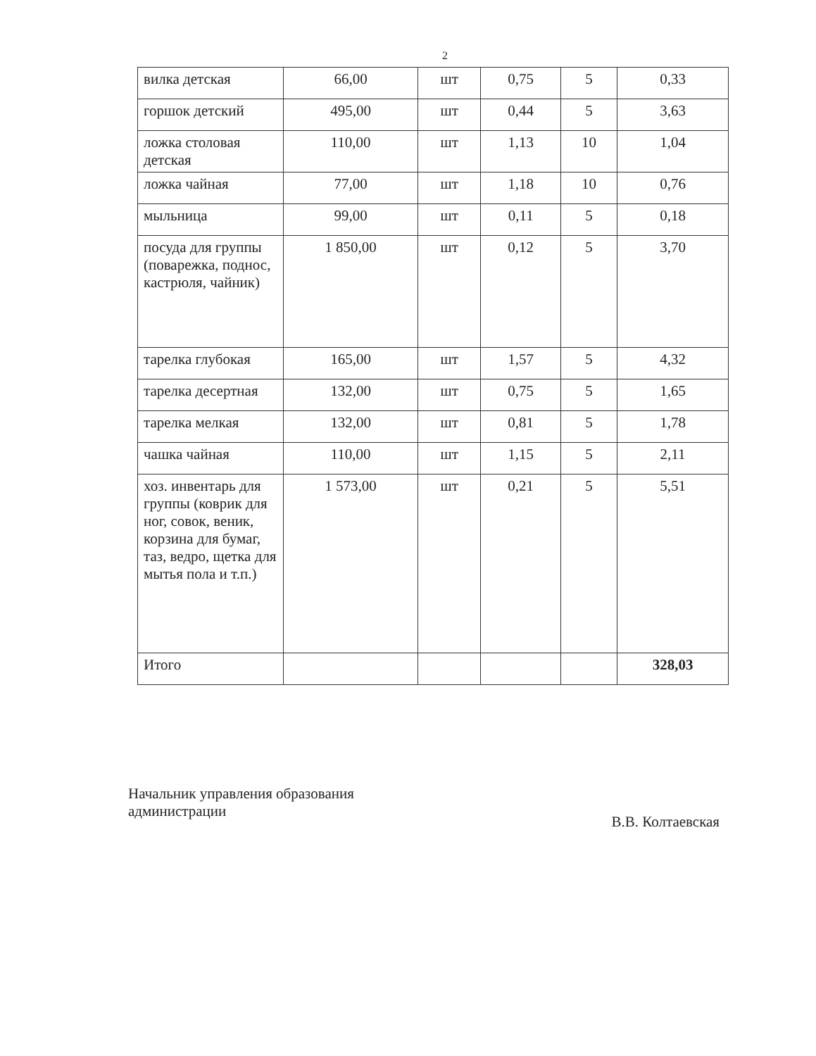2
| вилка детская | 66,00 | шт | 0,75 | 5 | 0,33 |
| горшок детский | 495,00 | шт | 0,44 | 5 | 3,63 |
| ложка столовая детская | 110,00 | шт | 1,13 | 10 | 1,04 |
| ложка чайная | 77,00 | шт | 1,18 | 10 | 0,76 |
| мыльница | 99,00 | шт | 0,11 | 5 | 0,18 |
| посуда для группы (поварежка, поднос, кастрюля, чайник) | 1 850,00 | шт | 0,12 | 5 | 3,70 |
| тарелка глубокая | 165,00 | шт | 1,57 | 5 | 4,32 |
| тарелка десертная | 132,00 | шт | 0,75 | 5 | 1,65 |
| тарелка мелкая | 132,00 | шт | 0,81 | 5 | 1,78 |
| чашка чайная | 110,00 | шт | 1,15 | 5 | 2,11 |
| хоз. инвентарь для группы (коврик для ног, совок, веник, корзина для бумаг, таз, ведро, щетка для мытья пола и т.п.) | 1 573,00 | шт | 0,21 | 5 | 5,51 |
| Итого | | | | | 328,03 |
Начальник управления образования
администрации
В.В. Колтаевская